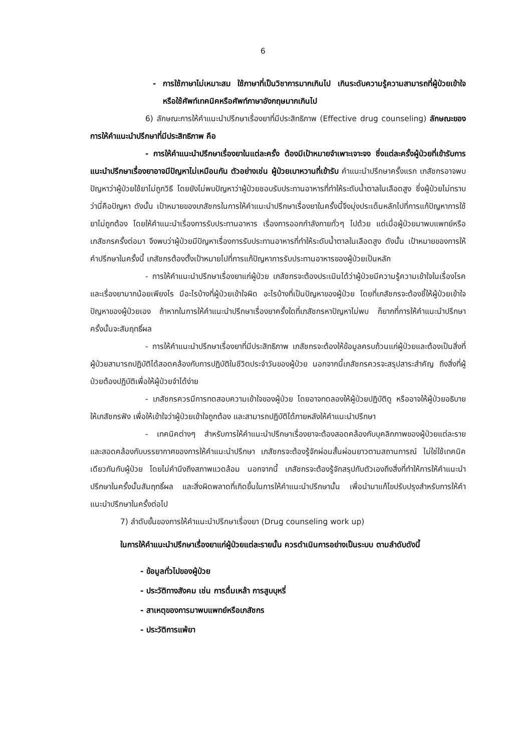6
- การใช้ภาษาไม่เหมาะสม ใช้ภาษาที่เป็นวิชาการมากเกินไป เกินระดับความรู้ความสามารถที่ผู้ป่วยเข้าใจ หรือใช้ศัพท์เทคนิคหรือศัพท์ภาษาอังกฤษมากเกินไป
6) ลักษณะการให้คำแนะนำปรึกษาเรื่องยาที่มีประสิทธิภาพ (Effective drug counseling) ลักษณะของการให้คำแนะนำปรึกษาที่มีประสิทธิภาพ คือ
- การให้คำแนะนำปรึกษาเรื่องยาในแต่ละครั้ง ต้องมีเป้าหมายจำเพาะเจาะจง ซึ่งแต่ละครั้งผู้ป่วยที่เข้ารับการแนะนำปรึกษาเรื่องยาอาจมีปัญหาไม่เหมือนกัน ตัวอย่างเช่น ผู้ป่วยเบาหวานที่เข้ารับ คำแนะนำปรึกษาครั้งแรก เภสัชกรอาจพบปัญหาว่าผู้ป่วยใช้ยาไม่ถูกวิธี โดยยังไม่พบปัญหาว่าผู้ป่วยชอบรับประทานอาหารที่ทำให้ระดับน้ำตาลในเลือดสูง ซึ่งผู้ป่วยไม่ทราบว่านี่คือปัญหา ดังนั้น เป้าหมายของเภสัชกรในการให้คำแนะนำปรึกษาเรื่องยาในครั้งนี้จึงมุ่งประเด็นหลักไปที่การแก้ปัญหาการใช้ยาไม่ถูกต้อง โดยให้คำแนะนำเรื่องการรับประทานอาหาร เรื่องการออกกำลังกายทั่วๆ ไปด้วย แต่เมื่อผู้ป่วยมาพบแพทย์หรือเภสัชกรครั้งต่อมา จึงพบว่าผู้ป่วยมีปัญหาเรื่องการรับประทานอาหารที่ทำให้ระดับน้ำตาลในเลือดสูง ดังนั้น เป้าหมายของการให้คำปรึกษาในครั้งนี้ เภสัชกรต้องตั้งเป้าหมายไปที่การแก้ปัญหาการรับประทานอาหารของผู้ป่วยเป็นหลัก
- การให้คำแนะนำปรึกษาเรื่องยาแก่ผู้ป่วย เภสัชกรจะต้องประเมินได้ว่าผู้ป่วยมีความรู้ความเข้าใจในเรื่องโรคและเรื่องยามากน้อยเพียงไร มีอะไรบ้างที่ผู้ป่วยเข้าใจผิด อะไรบ้างที่เป็นปัญหาของผู้ป่วย โดยที่เภสัชกรจะต้องชี้ให้ผู้ป่วยเข้าใจปัญหาของผู้ป่วยเอง ถ้าหากในการให้คำแนะนำปรึกษาเรื่องยาครั้งใดที่เภสัชกรหาปัญหาไม่พบ ก็ยากที่การให้คำแนะนำปรึกษาครั้งนั้นจะสัมฤทธิ์ผล
- การให้คำแนะนำปรึกษาเรื่องยาที่มีประสิทธิภาพ เภสัชกรจะต้องให้ข้อมูลครบถ้วนแก่ผู้ป่วยและต้องเป็นสิ่งที่ผู้ป่วยสามารถปฏิบัติได้สอดคล้องกับการปฏิบัติในชีวิตประจำวันของผู้ป่วย นอกจากนี้เภสัชกรควรจะสรุปสาระสำคัญ ถึงสิ่งที่ผู้ป่วยต้องปฏิบัติเพื่อให้ผู้ป่วยจำได้ง่าย
- เภสัชกรควรมีการทดสอบความเข้าใจของผู้ป่วย โดยอาจทดลองให้ผู้ป่วยปฏิบัติดู หรืออาจให้ผู้ป่วยอธิบายให้เภสัชกรฟัง เพื่อให้เข้าใจว่าผู้ป่วยเข้าใจถูกต้อง และสามารถปฏิบัติได้ภายหลังให้คำแนะนำปรึกษา
- เทคนิคต่างๆ สำหรับการให้คำแนะนำปรึกษาเรื่องยาจะต้องสอดคล้องกับบุคลิกภาพของผู้ป่วยแต่ละราย และสอดคล้องกับบรรยากาศของการให้คำแนะนำปรึกษา เภสัชกรจะต้องรู้จักผ่อนสั้นผ่อนยาวตามสถานการณ์ ไม่ใช่ใช้เทคนิคเดียวกันกับผู้ป่วย โดยไม่คำนึงถึงสภาพแวดล้อม นอกจากนี้ เภสัชกรจะต้องรู้จักสรุปกับตัวเองถึงสิ่งที่ทำให้การให้คำแนะนำปรึกษาในครั้งนั้นสัมฤทธิ์ผล และสิ่งผิดพลาดที่เกิดขึ้นในการให้คำแนะนำปรึกษานั้น เพื่อนำมาแก้ไขปรับปรุงสำหรับการให้คำแนะนำปรึกษาในครั้งต่อไป
7) ลำดับขั้นของการให้คำแนะนำปรึกษาเรื่องยา (Drug counseling work up)
ในการให้คำแนะนำปรึกษาเรื่องยาแก่ผู้ป่วยแต่ละรายนั้น ควรดำเนินการอย่างเป็นระบบ ตามลำดับดังนี้
- ข้อมูลทั่วไปของผู้ป่วย
- ประวัติทางสังคม เช่น การดื่มเหล้า การสูบบุหรี่
- สาเหตุของการมาพบแพทย์หรือเภสัชกร
- ประวัติการแพ้ยา